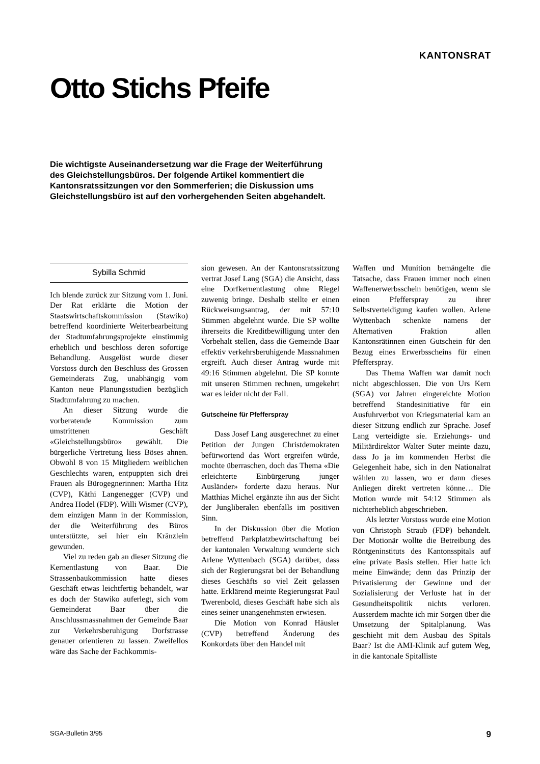KANTONSRAT
Otto Stichs Pfeife
Die wichtigste Auseinandersetzung war die Frage der Weiterführung des Gleichstellungsbüros. Der folgende Artikel kommentiert die Kantonsratssitzungen vor den Sommerferien; die Diskussion ums Gleichstellungsbüro ist auf den vorhergehenden Seiten abgehandelt.
Sybilla Schmid
Ich blende zurück zur Sitzung vom 1. Juni. Der Rat erklärte die Motion der Staatswirtschaftskommission (Stawiko) betreffend koordinierte Weiterbearbeitung der Stadtumfahrungsprojekte einstimmig erheblich und beschloss deren sofortige Behandlung. Ausgelöst wurde dieser Vorstoss durch den Beschluss des Grossen Gemeinderats Zug, unabhängig vom Kanton neue Planungsstudien bezüglich Stadtumfahrung zu machen.
An dieser Sitzung wurde die vorberatende Kommission zum umstrittenen Geschäft «Gleichstellungsbüro» gewählt. Die bürgerliche Vertretung liess Böses ahnen. Obwohl 8 von 15 Mitgliedern weiblichen Geschlechts waren, entpuppten sich drei Frauen als Bürogegnerinnen: Martha Hitz (CVP), Käthi Langenegger (CVP) und Andrea Hodel (FDP). Willi Wismer (CVP), dem einzigen Mann in der Kommission, der die Weiterführung des Büros unterstützte, sei hier ein Kränzlein gewunden.
Viel zu reden gab an dieser Sitzung die Kernentlastung von Baar. Die Strassenbaukommission hatte dieses Geschäft etwas leichtfertig behandelt, war es doch der Stawiko auferlegt, sich vom Gemeinderat Baar über die Anschlussmassnahmen der Gemeinde Baar zur Verkehrsberuhigung Dorfstrasse genauer orientieren zu lassen. Zweifellos wäre das Sache der Fachkommis-
sion gewesen. An der Kantonsratssitzung vertrat Josef Lang (SGA) die Ansicht, dass eine Dorfkernentlastung ohne Riegel zuwenig bringe. Deshalb stellte er einen Rückweisungsantrag, der mit 57:10 Stimmen abgelehnt wurde. Die SP wollte ihrerseits die Kreditbewilligung unter den Vorbehalt stellen, dass die Gemeinde Baar effektiv verkehrsberuhigende Massnahmen ergreift. Auch dieser Antrag wurde mit 49:16 Stimmen abgelehnt. Die SP konnte mit unseren Stimmen rechnen, umgekehrt war es leider nicht der Fall.
Gutscheine für Pfefferspray
Dass Josef Lang ausgerechnet zu einer Petition der Jungen Christdemokraten befürwortend das Wort ergreifen würde, mochte überraschen, doch das Thema «Die erleichterte Einbürgerung junger Ausländer» forderte dazu heraus. Nur Matthias Michel ergänzte ihn aus der Sicht der Jungliberalen ebenfalls im positiven Sinn.
In der Diskussion über die Motion betreffend Parkplatzbewirtschaftung bei der kantonalen Verwaltung wunderte sich Arlene Wyttenbach (SGA) darüber, dass sich der Regierungsrat bei der Behandlung dieses Geschäfts so viel Zeit gelassen hatte. Erklärend meinte Regierungsrat Paul Twerenbold, dieses Geschäft habe sich als eines seiner unangenehmsten erwiesen.
Die Motion von Konrad Häusler (CVP) betreffend Änderung des Konkordats über den Handel mit
Waffen und Munition bemängelte die Tatsache, dass Frauen immer noch einen Waffenerwerbsschein benötigen, wenn sie einen Pfefferspray zu ihrer Selbstverteidigung kaufen wollen. Arlene Wyttenbach schenkte namens der Alternativen Fraktion allen Kantonsrätinnen einen Gutschein für den Bezug eines Erwerbsscheins für einen Pfefferspray.
Das Thema Waffen war damit noch nicht abgeschlossen. Die von Urs Kern (SGA) vor Jahren eingereichte Motion betreffend Standesinitiative für ein Ausfuhrverbot von Kriegsmaterial kam an dieser Sitzung endlich zur Sprache. Josef Lang verteidigte sie. Erziehungs- und Militärdirektor Walter Suter meinte dazu, dass Jo ja im kommenden Herbst die Gelegenheit habe, sich in den Nationalrat wählen zu lassen, wo er dann dieses Anliegen direkt vertreten könne… Die Motion wurde mit 54:12 Stimmen als nichterheblich abgeschrieben.
Als letzter Vorstoss wurde eine Motion von Christoph Straub (FDP) behandelt. Der Motionär wollte die Betreibung des Röntgeninstituts des Kantonsspitals auf eine private Basis stellen. Hier hatte ich meine Einwände; denn das Prinzip der Privatisierung der Gewinne und der Sozialisierung der Verluste hat in der Gesundheitspolitik nichts verloren. Ausserdem machte ich mir Sorgen über die Umsetzung der Spitalplanung. Was geschieht mit dem Ausbau des Spitals Baar? Ist die AMI-Klinik auf gutem Weg, in die kantonale Spitalliste
SGA-Bulletin 3/95 9